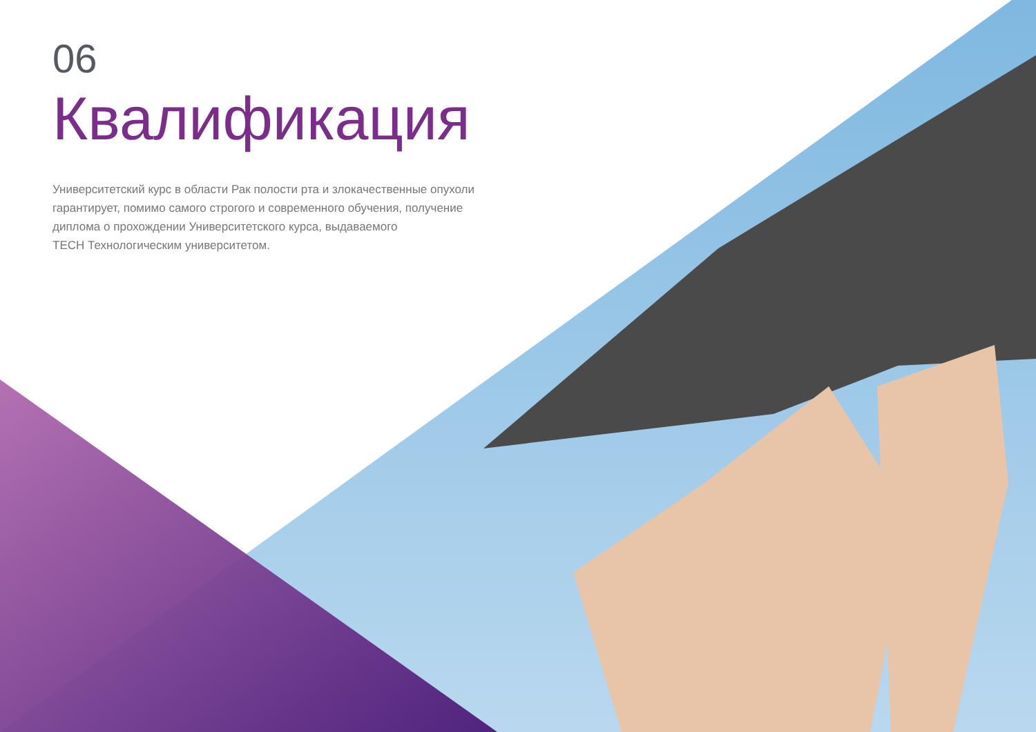06
Квалификация
Университетский курс в области Рак полости рта и злокачественные опухоли гарантирует, помимо самого строгого и современного обучения, получение диплома о прохождении Университетского курса, выдаваемого
TECH Технологическим университетом.